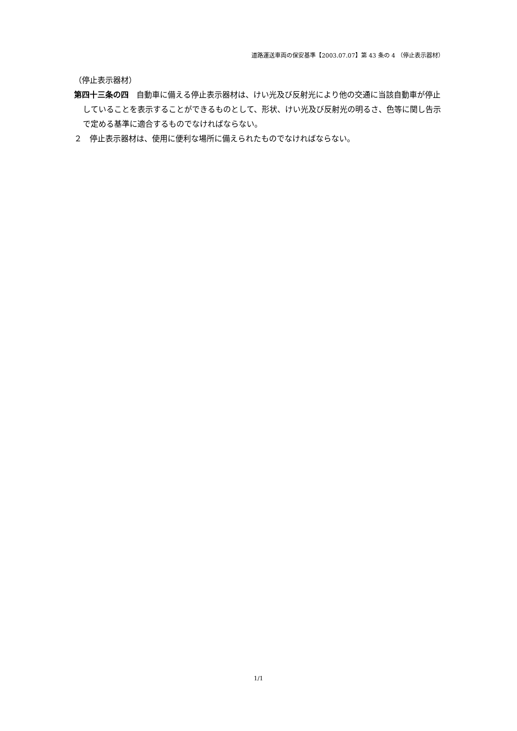道路運送車両の保安基準【2003.07.07】第 43 条の 4 （停止表示器材）
（停止表示器材）
第四十三条の四　自動車に備える停止表示器材は、けい光及び反射光により他の交通に当該自動車が停止していることを表示することができるものとして、形状、けい光及び反射光の明るさ、色等に関し告示で定める基準に適合するものでなければならない。
２　停止表示器材は、使用に便利な場所に備えられたものでなければならない。
1/1